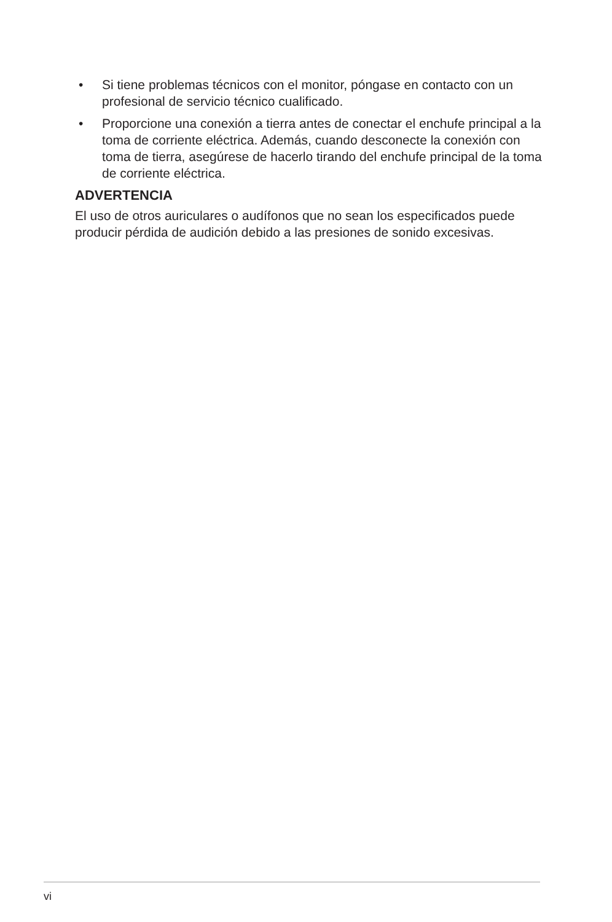• Si tiene problemas técnicos con el monitor, póngase en contacto con un profesional de servicio técnico cualificado.
• Proporcione una conexión a tierra antes de conectar el enchufe principal a la toma de corriente eléctrica. Además, cuando desconecte la conexión con toma de tierra, asegúrese de hacerlo tirando del enchufe principal de la toma de corriente eléctrica.
ADVERTENCIA
El uso de otros auriculares o audífonos que no sean los especificados puede producir pérdida de audición debido a las presiones de sonido excesivas.
vi